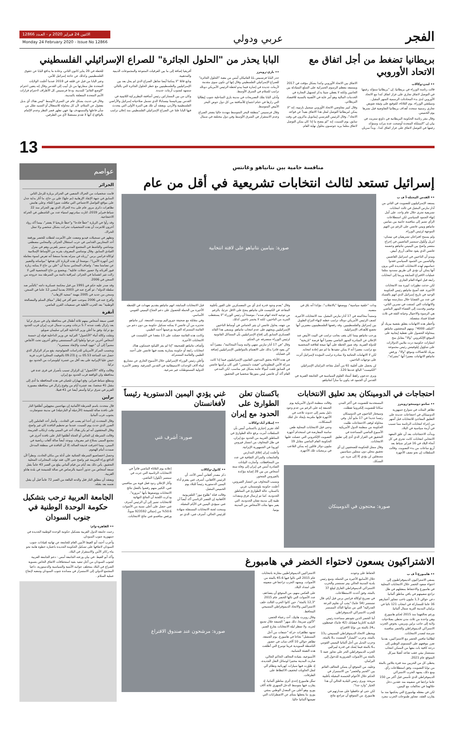الفجر
عربي ودولي
الاثنين 24 فبراير 2020 م - العـدد 12866
Monday 24 February 2020 - Issue No 12866
بريطانيا تضغط من أجل اتفاق مع الاتحاد الأوروبي
•• لندن-وكالات
قالت رئاسة الوزراء في بريطانيا، إن "بريطانيا ستؤكد رغبتها في التوصل لاتفاق تجاري على غرار اتفاق كندا مع الاتحاد الأوروبي لدى بدء المحادثات الرسمية الشهر المقبل.. وسيلتقي الوزراء، يوم الثلاثاء، للتوقيع على وثيقة تفويض تجاري رسمية ستحدد أهداف بريطانيا التفاوضية قبل نشرها يوم الخميس.
وقال مقر رئاسة الحكومة البريطانية في داونغ ستريت في بيان إن "المملكة المتحدة أوضحت عدة مرات وستؤكد رغبتها في التوصل لاتفاق على غرار اتفاق كندا.. وبدأ سريان الاتفاق بين الاتحاد الأوروبي وكندا بشكل مؤقت في 2017 ويستبعد معظم الرسوم الجمركية على السلع المتبادلة بين الجانبين ولكنه لا يغطي شيئا يذكر لتسهيل التجارة في الخدمات المالية وهو أمر غاية في الأهمية بالنسبة للاقتصاد البريطاني.
وقال كبير مفاوضي الاتحاد الأوروبي ميشيل بارنييه، إنه "لا يمكن لبريطانيا التوصل لمثل هذا الاتفاق بعيداً عن قواعد الاتحاد"، وقال الرئيس الفرنسي إيمانويل ماكرون في وقت سابق، يوم السبت، إنه "لم يتضح ما إذا كان يمكن التوصل لاتفاق مثلما يريد جونسون بحلول نهاية العام.
البابا يحذر من "الحلول الجائرة" للصراع الإسرائيلي الفلسطيني
•• باري-رويترز
حذر البابا فرنسيس بابا الفاتيكان أمس من مغبة "الحلول الجائرة" للصراع الإسرائيلي الفلسطيني وقال إنها لن تكون سوى مقدمة لأزمات جديدة في إشارة فيما يبدو لخطة الرئيس الأمريكي دونالد ترامب للسلام في الشرق الأوسط.
وأدلى البابا بتلك التصريحات في مدينة باري الساحلية جنوب إيطاليا التي زارها في ختام اجتماع للأساقفة من كل دول حوض البحر الأبيض المتوسط.
وقال فرنسيس "منطقة البحر المتوسط مهددة حاليا بتفجر الصراع وعدم الاستقرار في الشرق الأوسط وفي دول مختلفة في شمال أفريقيا إضافة إلى ما بين العرقيات المتنوعة والمجموعات الدينية والمذهبية.
وتابع قائلا "لا يمكننا أيضا تجاهل الصراع الذي لم يحل بعد بين الإسرائيليين والفلسطينيين مع خطر الحلول الجائرة التي بالتالي ستمهد لنشوب أزمات جديدة.
وكان من بين المشاركين رئيس أساقفة البطريركية اللاتينية في القدس بييرباتيستا بيتسابالا الذي تشمل صلاحياته إسرائيل والأراضي الفلسطينية والأردن. ويعتقد أن تلك هي المرة الأولى التي يتحدث فيها البابا علنا عن الصراع الإسرائيلي الفلسطيني منذ إعلان ترامب للخطة في 28 يناير-كانون الثاني. وعادة ما يدافع البابا عن حقوق الفلسطينيين وكذلك عن حاجة إسرائيل للأمن.
وعبر البابا من قبل عن قلقه في 2018 عندما أعلنت الولايات المتحدة نقل سفارتها من تل أبيب إلى القدس وقال إنه يتعين احترام "الوضع القائم" للمدينة. ودعا فرنسيس كل الأطراف لاحترام قرارات الأمم المتحدة المتعلقة بالمدينة.
وقال في حديث بشكل عام عن الشرق الأوسط "ليس هناك أي بديل معقول عن السلام، لأن كل محاولة للاستغلال أو التسيد تقلل من شأن فاعلها والمستهدف بها. فهي تظهر قصر النظر وعدم الإلمام بالواقع إذ أنها لا تقدم مستقبلا لأي من الطرفين.
13
منافسة حامية بين نتانياهو وغانتس
إسرائيل تستعد لثالث انتخابات تشريعية في أقل من عام
•• القدس المحتلة-أ ف ب
يستعد الإسرائيليون للتصويت في الثاني من آذار-مارس المقبل في ثالث انتخابات تشريعية تجرى خلال عام واحد، على أمل إنهاء الجمود السياسي لكن استطلاعات الرأي تشير إلى منافسة حامية بين بنيامين نتانياهو وبيني غانتس على الرغم من التهم الموجهة لرئيس الوزراء.
ولم يسمح اقتراعان تشريعيان في نيسان-ابريل وأيلول-سبتمبر الماضيين في إخراج منتصر واضح بين اليميني نتانياهو وخصمه غانتس الذي يقود تحالف أزرق أبيض.
ويبدو أن الناخبين في اسرائيل الغاضبين واليائسين من الجمود السياسي فقدوا حماسهم لهذه الانتخابات الجديدة التي يرون أنها يمكن أن تؤدي الى طريق مسدود مثلما عمليات الاقتراع السابقة وربما إلى انتخابات رابعة قبل انتهاء العام الجاري.
لكن حدثت تطورات كبيرة منذ الانتخابات الأخيرة. فقد أصبح نتانياهو رئيس الحكومة الوحيد في تاريخ إسرائيل الذي اتهم بالفساد في عدد من القضايا خلال ممارسته مهامه. والاتهامات التي كشفت في تشرين الثاني-نوفمبر وقدمت إلى القضاء الشهر الماضي هي الرشوة والاحتيال وخيانة الثقة في ثلاث قضايا فساد منفصلة.
وأخطر هذه الاتهامات يتعلق بقضية بيزيك أو "الملف 4000". ويتهم المحققون نتانياهو بمحاولة الحصول على تغطية إيجابية على الموقع الإلكتروني "والا" مقابل منح امتيازات حكومية درت ملايين الدولارات على شاؤول إيلوفيتش رئيس مجموعة بيزيك للاتصالات وموقع "والا". ورفض نتانياهو الاتهامات معتبرا أنها "مفبركة".
صورة: بنيامين نتانياهو على لافتة انتخابية
وذات "خلفية سياسية"، ووصفها "بالانقلاب"، مؤكدا أنه باق في منصبه.
وستبدأ محاكمته في 17 آذار-مارس المقبل. منذ الانتخابات الأخيرة، كشف الرئيس الأمريكي دونالد ترامب خطته لإنهاء النزاع الطويل بين إسرائيل والفلسطينيين. وقد رفضها الفلسطينيون معتبرين أنها تخضع للأهداف الإسرائيلية.
ورحب نتانياهو بينما كان يقف بجانب ترامب في البيت الأبيض عند الإعلان عن المبادرة الشهر الماضي معتبرا أنها فرصة "تاريخية" للدولة العبرية. وقد صور الخطة على أنها نتيجة لعلاقته الشخصية مع ترامب، معتبرا أنه لا يمكن تنفيذها ما لم تتم إعادة انتخابه.
لكن لا الاتهامات الجنائية ولا مبادرة ترامب المؤيدة لإسرائيل أثرت على توجهات الناخبين.
لن يحصل على أغلبية 61 من أصل مقاعد البرلمان الإسرائيلي "الكنيست" البالغ عددها 120.
ويرى جدعون راهط أستاذ العلوم السياسية في الجامعة العبرية في القدس أن الجمود قد يكون نبأ ساراً لنتانياهو.
وقال "بعدم وجود قدرة لدى أي من المعسكرين على الفوز بأغلبية المقاعد في الكنيست فان نتانياهو ينجح على الاقل جزئيا، بالرغم من توجيه لائحة اتهام ضده"، موضحا أن رئيس الوزراء "لا يستقطب المزيد من الناخبين، لكنه لا يخسر ناخبين كذلك.
من جهته، يحاول غانتس ان يثير الحماس في أوساط الناخبين الإسرائيليين ويحثهم على عدم انتخاب نتانياهو. ويسعى هذا القائد العسكري السابق إلى إقناع الإسرائيليين بأن المشاكل القانونية لرئيس الوزراء ستصرفه عن الحكم.
وقال "في 17 آذار-مارس تنتهي ولايته وتبدأ المحاكمة"، معتبرا أنه "لن يعود قادرا بذلك على الاهتمام بالمواطنين الإسرائيليين إضافة الى قضاياه.
في هذه الأثناء يحقق المدعون العامون الإسرائيليون فيما إذا كانت شركة الأمن المعلوماتي "فيفث دايمنشن" التي كان يرأسها غانتس في السابق تلقت أموالا عامة بشكل غير مناسب. لكن المدعي العام أكد أن غانتس ليس متورطا شخصيا في التحقيق.
قبل الانتخابات السابقة، اتهم نتانياهو بتقديم تعهدات في اللحظة الأخيرة من الحملة للحصول على دعم الجناح اليميني القومي الأساسي.
وفي مقابلة مع صحيفة جيروزاليم بوست الجمعة، كرر نتانياهو تحذيره من أن غانتس لا يمكنه تشكيل حكومة من دون دعم من القائمة المشتركة العربية وزعيمها أحمد الطيبي.
وكانت هذه القائمة حصلت على 13 مقعدا في الكنيست في الانتخابات الأخيرة.
وأضاف نتانياهو للصحيفة "إذا لم يفز الليكود فستكون هناك انتخابات رابعة أو حكومة يسارية يعتمد فيها غانتس على أحمد الطيبي والقائمة المشتركة.
وأعلن رئيس الوزراء الإسرائيلي خلال الأسبوع الجاري عن مشاريع لبناء آلاف الوحدات الاستيطانية في القدس الشرقية. وتعتبر الأسرة الدولية المستوطنات غير شرعية.
احتجاجات في الدومينكان بعد تعليق الانتخابات
•• سانتو دومينجو-رويترز
تظاهر المئات في شوارع جمهورية الدومينكان في احتجاجات جديدة على التعليق المفاجئ للانتخابات قبل أشهر من إجراء انتخابات الرئاسة مما تسبب في أزمة سياسية في البلاد.
وبدأت الاحتجاجات بعد أن علق المعهد الانتخابي انتخابات كانت تجري في كل أنحاء البلاد في 16 فبراير شباط بعد أربع ساعات من بدء التصويت. وقالت السلطات إن نحو نصف الأجهزة المستخدمة للتصويت في أكثر المدن سكانا للتصويت إلكترونيا تعطلت.
وسيختار الناخبون في الدومينكان رئيسا جديدا في 17 مايو أيار. وفي محاولة لوقف الاحتجاجات طلبت الحكومة من منظمة الدول الأمريكية الأسبوع الماضي المساعدة في التحقيق في القرار الذي أدى إلى تعليق الانتخابات.
وقال ممثل للحكومة للصحفيين إن أي تحقيق محلي دون ممثلين سياسيين مستقلين لن يؤدي إلا إلى مزيد من التشكك.
وقالت منظمة الدول الأمريكية يوم الجمعة إنه على الرغم من عدم وجود دليل يشير إلى حدوث تلاعب في الأجهزة فإنها ملتزمة بإيجاد حل لتلك المشكلات.
وحتى قبل الانتخابات المحلية طعن ساسة المعارضة في استخدام أجهزة التصويت الإلكتروني التي حصلت عليها الحكومة العام الماضي مقابل 19 مليون دولار قائلين إنه يمكن التلاعب في برمجيات تلك الأجهزة.
صورة: محتجون في الدومينكان
باكستان تعلن الطوارئ على الحدود مع إيران
•• إسلام أباد-وكالات
أفاد تقرير إخباري باكستاني أمس بأن السلطات أمرت برفع حالة الطوارئ في المناطق القريبة من الحدود مع إيران، في ظل المخاوف من انتشار فيروس كورونا في الجمهورية الإيرانية.
وأعلنت إيران إغلاق المدارس والجامعات والمراكز الثقافية في عدد من المحافظات. وأشارت البيانات الصادرة أمس في إيران إلى وفاة ستة أشخاص من بين 28 إصابة مؤكدة بالفيروس المتحور.
وبسبب المخاوف من انتشار الفيروس، أعلنت حكومة بلوشستان، غربي باكستان، حالة الطوارئ في المناطق الحدودية. كما تم إرسال فرق ومعدات طبية إلى مدينة تفتان الحدودية، التي يعبر منها مئات الأشخاص من المدينة يوميا.
غني يؤدي اليمين الدستورية رئيساً لأفغانستان
صورة: أشرف غني
•• كابول-وكالات
ذكر مصدر أفغاني أمس الأحد، أن الرئيس الأفغاني، أشرف غني يعتزم أداء اليمين الدستورية رئيساً للبلاد يوم الخميس المقبل.
وقالت قناة "طلوع نيوز" التلفزيونية الأفغانية إن القصر الرئاسي أكد أيضاً أن غني سيؤدي اليمين في الأيام المقبلة.
ومنحت لجنة الانتخابات المستقلة شهادة للرئيس الحالي، أشرف غني، الذي تم إعلانه يوم الثلاثاء الماضي فائزاً في الانتخابات الرئاسية التي جرت في سبتمبر (أيلول) الماضي.
وأثار الإعلان ردود فعل قوية من منافسي غني، الكثير منهم رفضوا بالفعل نتائج الانتخابات ووصفوها بأنها "مزورة". وذكرت اللجنة أن النتائج النهائية للانتخابات تشير إلى أن الرئيس أشرف غني حصل على أعلى نسبة من الأصوات 50.6% من إجمالي 923592 صوتاً، ورفض منافسو غني نتائج الانتخابات.
الاشتراكيون يسعون لاحتواء الخضر في هامبورغ
•• هامبورغ-أ ف ب
يسعى الاشتراكيون الديموقراطيون إلى احتواء صعود الخضر خلال الانتخابات المحلية في هامبورغ والاحتفاظ بمعقلهم في ظل تراجع شعبيتهم في باقي مناطق ألمانيا.
دعي حوالي 1,3 مليون ناخب تتجاوز أعمارهم 16 عاما للمشاركة في انتخاب 121 نائبا في برلمان المدينة الثرية شمال ألمانيا.
ورغم تحالفهما منذ 2015 لحكم هامبورغ، وهي واحدة من ثلاث مدن تحظى بصلاحيات ولاية إلى جانب برلين وبريمن، يخوض الحزب الاشتراكي الديموقراطي والخضر منافسة شرسة لتصدر الانتخابات.
لطالما تنافس الخضر مع الاشتراكيين، بعدما تعزز موقعهم على المستوى الوطني إلى درجة كافية بات معها من الممكن انتخاب مستشار بيئي عقب تقاعد أنغيلا ميركل المتوقع عام 2021.
يحظى كل من الحزبين منذ فترة بثلاثين بالمئة من نوايا التصويت، وفق استطلاعات رأي. ومع ذلك، يشهد الحزب الاشتراكي الديموقراطي الذي تأسس قبل أكثر من 150 عاما تراجعا في شعبيته منذ عقدين دخل خلالهما في تحالفات مع اليمين.
لكن في معقله بهامبورغ التي يحكمها منذ ما يقارب العقد، تتجاوز طموحات الحزب مجرد الحفاظ على وجوده.
خلال الأسابيع الأخيرة من الحملة، وسع رئيس بلدية المدينة الحالي بيتر تشنتشر والحزب الاشتراكي الديموقراطي الفارق ليبلغ 37 بالمئة، وفق أحدث الاستطلاعات.
في تصريح لوكالة فرانس برس قبل أيام، قال تشنتشر (54 عاما) "يجب أن نقاوم النزعة الفدرالية" التي من شأنها التأكد المستمر للحزب الاشتراكي الديموقراطي.
أما الخضر الذين تقودهم مساعدة رئيس البلدية كاتارينا فيغبانك (42 عاما)، فيحظون بـ24 بالمئة من نوايا الاقتراع.
ويحظى الاتحاد الديموقراطي المسيحي بـ13 بالمئة، وحزب "اليسار" المتشدد بـ8 بالمئة، وحزب البديل من أجل ألمانيا اليميني القومي بـ6 بالمئة فيما يُشك في قدرة ليبراليي الحزب الديموقراطي الحر على تجاوز عتبة 5 بالمئة من الأصوات الضرورية للدخول إلى البرلمان.
وعليه، من المتوقع أن يتمكن التحالف القائم بين "الحمر والخضر" من الاستمرار في الحكم خلال الأعوام الخمسة المقبلة بأغلبية مريحة. ويرى رئيس البلدية الحالي أن هذا الخيار "وارد جدا".
لكن حتى لو حافظوا على صدارتهم في هامبورغ، من المتوقع أن تتراجع نتائج الاشتراكيين الديموقراطيين مقارنة بانتخابات عام 2015 التي نالوا فيها 45.6 بالمئة من الأصوات. ويشهد الحزب تراجعا في شعبيته على امتداد البلاد.
على العكس منهم، من المتوقع أن يتضاعف عدد الأصوات التي نالها الخضر عام 2015 "12,3 بالمئة"، حين كانوا الحزب الثالث خلف الاشتراكيين والاتحاد الديموقراطي المسيحي المحافظ.
وقال روبرت هابيك، أحد زعماء الخضر، "لأكون صريحا، ذلك مبهر" الجمعة خلال تجمع لحزبه. ولا تنتظر ليلة الانتخابات بفارغ الصبر.
تشهد تظاهرات حركة "جمعات من أجل المستقبل" نجاحا في هامبورغ. يوم الجمعة، تظاهر حوالي 10 آلاف شاب في حضور الناشطة السويدية غريتا تونبرغ التي أطلقت هذه التعبئة الشبابية.
الأسبوعية، بقيادة التحالف الحاكم الحالي، صارت المدينة مختبرا لوسائل النقل الجديدة، إذ طوّرت فيها سيارات كهربائية ونظام آلي لنقل الحاويات لتخفيف الاكتظاظ على الطرقات.
تمثّل هامبورغ إحدى أثرى مناطق ألمانيا، إذ يقارب فيها متوسط الدخل الشهري ثلاثة آلاف يورو، وهو أعلى من المعدل الوطني بمئتي يورو، ما يجعلها بمنأى عن الاضطرابات التي تعيشها ألمانيا حاليا.
صورة: مرشحون عند صندوق الاقتراع
عواصم
الجزائر
قامت شخصيات من الحراك الشعبي في الجزائر بزيارة للرجل الثاني السابق في جبهة الإنقاذ الإرهابية (تم حلها) علي بن حاج، ما أثار بداية جدل على مواقع التواصل الاجتماعي التي تناقلت صورا للقاء. وعلى هامش تظاهرات ذكرى مرور عام على بدء الحراك الذي يهز الجزائر منذ 22 شباط-فبراير 2019، اثارت مبادرتهم استياء عدد من الناشطين في الحركة الاحتجاجية.
وقد رأوا في الزيارة "خطأ فادحا" و"خطأ تاريخيا لا يغتفر"، بينما أكد رواد آخرون للانترنت أن هذه الشخصيات تحركت بشكل شخصي ولا تمثل الحراك.
وتظهر في تسجيلات فيديو وضعت على الأنترنت لقطات للخضر بورقعة أحد المحاربين القدامى في حرب استقلال الجزائر، والمحامي مصطفى بوشاشي والناشط في المجتمع المدني سمير بلعربي وهم في منزل القيادي السابق. وقال بوشاشي المعروف بقربه من الأوساط الإسلامية لوكالة فرانس برس "زرناه في منزله بعدما سمعنا أنه تعرض لسوء معاملة (من أجهزة الأمن)"، موضحا أن هذه الزيارة كان هدفها "مواساته والتعبير عن تضامننا معه". واضاف المحامي مدينا أن "علي بن حاج لا يمكنه زيارة قبور أقربائه ولا حضور حفلات عائلية". ويخضع بن حاج الشخصية التي لا زالت تثير انقساما في الجزائر، لمراقبة دائمة من الشرطة منذ خروجه من السجن في 2006.
وقد صدر عليه حكم في 1991 من قبل محكمة عسكرية دانته "بالتآمر ضد سلطة الدولة"، ثم أفرج عنه في 2003 بعدما أمضى 12 عاما في السجن. وسجن من جديد في 2005 بتهمة "تمجيد الإرهاب".
وأفرج عنه في 2006 بموجب عفو أقر في إطار "ميثاق السلم والمصالحة الوطنية" بعد الحرب الأهلية في تسعينات القرن الماضي.
أنقرة
قضى سبعة أشخاص بينهم ثلاثة أطفال في محافظة وان في شرق تركيا بعد زلزال بلغت شدته 5.7 درجات وضرب شمال غرب إيران قرب الحدود مع تركيا، وفق ما أعلن وزير الداخلية التركي سليمان صويلو.
ونقلت وكالة أنباء "الأناضول" التركية عن وزير الداخلية قوله إن خمسة أشخاص آخرين جرحوا ونُقلوا إلى المستشفى وعلق آخرون تحت الأنقاض مشيراً إلى أن "جهود البحث والإنقاذ مستمرة".
وبحسب المركز الأمريكي للدراسات الجيولوجية، يقع مركز الزلزال الذي حصل عند الساعة 05.53 ت غ (09.23 بالتوقيت المحلي) قرب قرية حبش عليا الإيرانية على بعد أقل من عشرة كيلومترات من الحدود مع تركيا.
وقالت وكالة "الأناضول" إن الزلزال تسبب بأضرار في قرى عدة في محافظة وان الواقعة قرب الحدود مع إيران.
ومطلع شباط-فبراير، وقع انهياران ثلجيان في هذه المحافظة ما أدى إلى مقتل 41 شخصا، بعد عشرة أيام من وقوع زلزال في محافظة معمورة العزيز في شرق تركيا وأسفر أيضا عن 41 قتيلا.
برلين
قال متحدث باسم الشرطة الألمانية إن مهاجمين مجهولين أطلقوا النار على نافذة صالة للشيشة (الأرجيلة أو النارجيلة) في مدينة شتوتجارت بجنوب غرب ألمانيا.
وقال المتحدث إن أحدا لم يصب في الحادث.. وأشار أحد العاملين إلى الضرر الذي حدث يوم السبت، عندما تم تحطيم النافذة كان غير واضح، وقال المحققون أنه لم يكن هناك أحد في المبنى وقت ارتكاب الجريمة.
وقالت الشرطة إن الجاني أو الجناة أطلقوا النار على نافذة أخرى في مجمع المبنى بسلاح غير معروف. ويوجد أيضاً صالة ألعاب رياضية في المبنى، بينما اخترقت قذيفة الصالة، إلا أن النافذة في منطقة المدخل صمدت أمام الهجوم.
وحصل اختصاصيو الشرطة الجنائية على أدلة من مكان الحادث. ونظراً لأن الدافع وراء الجريمة غير واضح حتى الآن، فقد تولت المخابرات المحلية التحقيق. يأتي ذلك بعد أيام من قيام ألماني يبلغ من العمر 43 عاماً بقتل تسعة أشخاص من جذور أجنبية بالرصاص في صالة للشيشة في بلدة هاناو الغربية.
ويعتقد أن مطلق النار قتل والدته البالغة من العمر 72 عاماً قبل أن يقتل نفسه بعد بقتله.
الجامعة العربية ترحب بتشكيل حكومة الوحدة الوطنية في جنوب السودان
•• القاهرة-وام:
رحبت جامعة الدول العربية بتشكيل حكومة الوحدة الوطنية الجديدة في جمهورية جنوب السودان.
وأعرب أحمد أبو الغيط الأمين العام للجامعة عن تهانيه لقيادات جنوب السودان لاتفاقها على تشكيل الحكومة الجديدة باعتباره خطوة هامة نحو بناء ركائز الأمن والاستقرار في البلاد.
وأكد أبو الغيط -في بيان وزعته الجامعة أمس : دعم الجامعة العربية لجنوب السودان من أجل تنفيذ بقية استحقاقات الاتفاق الخاص بتسوية الصراع في البلاد بمختلف جوانبه الأمنية والسياسية والدستورية، داعيا المجتمع الدولي إلى الاستمرار في مساندة جنوب السودان وشعبه لإنجاح عملية السلام .